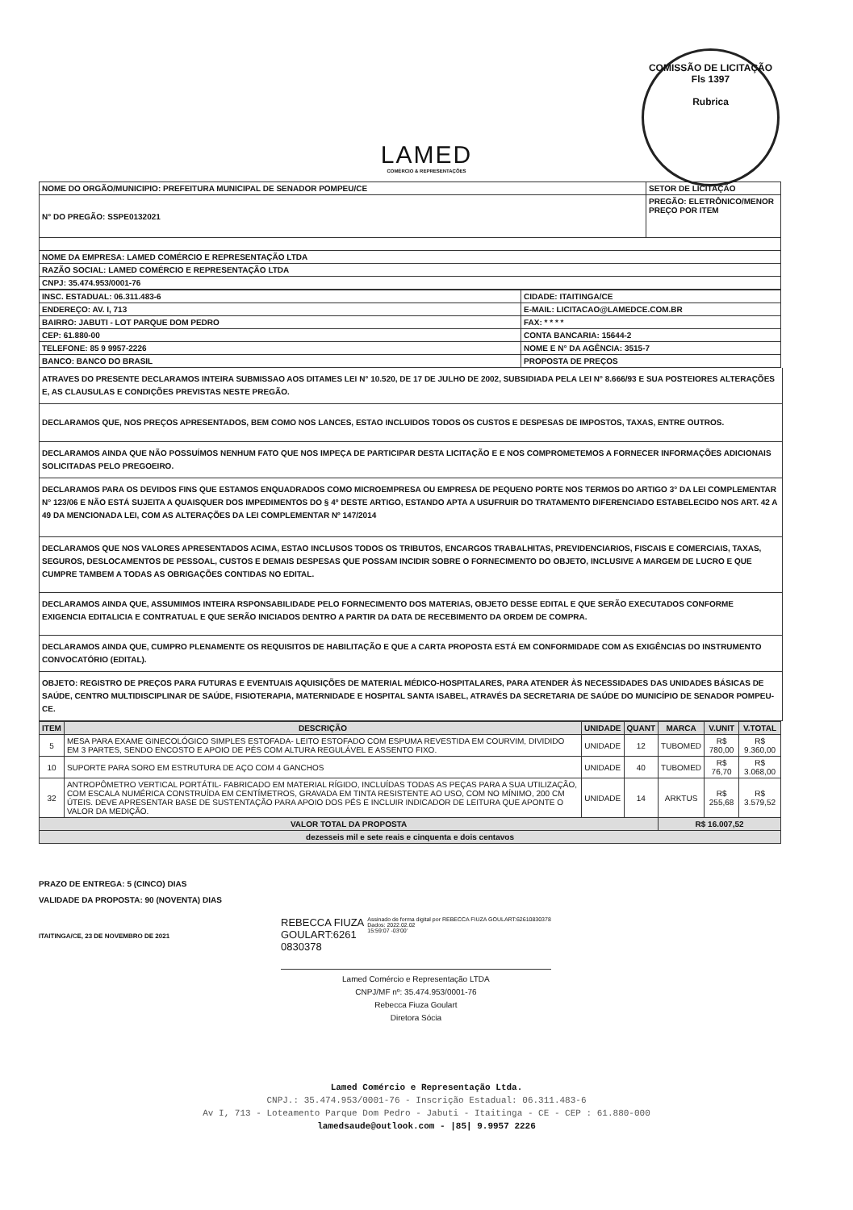COMISSÃO DE LICITAÇÃO
Fls 1397
Rubrica
LAMED
COMÉRCIO & REPRESENTAÇÕES
| NOME DO ORGÃO/MUNICIPIO: PREFEITURA MUNICIPAL DE SENADOR POMPEU/CE | SETOR DE LICITAÇÃO |
| N° DO PREGÃO: SSPE0132021 | PREGÃO: ELETRÔNICO/MENOR PREÇO POR ITEM |
| NOME DA EMPRESA: LAMED COMÉRCIO E REPRESENTAÇÃO LTDA | |
| RAZÃO SOCIAL: LAMED COMÉRCIO E REPRESENTAÇÃO LTDA | |
| CNPJ: 35.474.953/0001-76 | |
| INSC. ESTADUAL: 06.311.483-6 | CIDADE: ITAITINGA/CE |
| ENDEREÇO: AV. I, 713 | E-MAIL: LICITACAO@LAMEDCE.COM.BR |
| BAIRRO: JABUTI - LOT PARQUE DOM PEDRO | FAX: * * * * |
| CEP: 61.880-00 | CONTA BANCARIA: 15644-2 |
| TELEFONE: 85 9 9957-2226 | NOME E N° DA AGÊNCIA: 3515-7 |
| BANCO: BANCO DO BRASIL | PROPOSTA DE PREÇOS |
ATRAVES DO PRESENTE DECLARAMOS INTEIRA SUBMISSAO AOS DITAMES LEI N° 10.520, DE 17 DE JULHO DE 2002, SUBSIDIADA PELA LEI N° 8.666/93 E SUA POSTEIORES ALTERAÇÕES E, AS CLAUSULAS E CONDIÇÕES PREVISTAS NESTE PREGÃO.
DECLARAMOS QUE, NOS PREÇOS APRESENTADOS, BEM COMO NOS LANCES, ESTAO INCLUIDOS TODOS OS CUSTOS E DESPESAS DE IMPOSTOS, TAXAS, ENTRE OUTROS.
DECLARAMOS AINDA QUE NÃO POSSUÍMOS NENHUM FATO QUE NOS IMPEÇA DE PARTICIPAR DESTA LICITAÇÃO E E NOS COMPROMETEMOS A FORNECER INFORMAÇÕES ADICIONAIS SOLICITADAS PELO PREGOEIRO.
DECLARAMOS PARA OS DEVIDOS FINS QUE ESTAMOS ENQUADRADOS COMO MICROEMPRESA OU EMPRESA DE PEQUENO PORTE NOS TERMOS DO ARTIGO 3° DA LEI COMPLEMENTAR N° 123/06 E NÃO ESTÁ SUJEITA A QUAISQUER DOS IMPEDIMENTOS DO § 4º DESTE ARTIGO, ESTANDO APTA A USUFRUIR DO TRATAMENTO DIFERENCIADO ESTABELECIDO NOS ART. 42 A 49 DA MENCIONADA LEI, COM AS ALTERAÇÕES DA LEI COMPLEMENTAR Nº 147/2014
DECLARAMOS QUE NOS VALORES APRESENTADOS ACIMA, ESTAO INCLUSOS TODOS OS TRIBUTOS, ENCARGOS TRABALHITAS, PREVIDENCIARIOS, FISCAIS E COMERCIAIS, TAXAS, SEGUROS, DESLOCAMENTOS DE PESSOAL, CUSTOS E DEMAIS DESPESAS QUE POSSAM INCIDIR SOBRE O FORNECIMENTO DO OBJETO, INCLUSIVE A MARGEM DE LUCRO E QUE CUMPRE TAMBEM A TODAS AS OBRIGAÇÕES CONTIDAS NO EDITAL.
DECLARAMOS AINDA QUE, ASSUMIMOS INTEIRA RSPONSABILIDADE PELO FORNECIMENTO DOS MATERIAS, OBJETO DESSE EDITAL E QUE SERÃO EXECUTADOS CONFORME EXIGENCIA EDITALICIA E CONTRATUAL E QUE SERÃO INICIADOS DENTRO A PARTIR DA DATA DE RECEBIMENTO DA ORDEM DE COMPRA.
DECLARAMOS AINDA QUE, CUMPRO PLENAMENTE OS REQUISITOS DE HABILITAÇÃO E QUE A CARTA PROPOSTA ESTÁ EM CONFORMIDADE COM AS EXIGÊNCIAS DO INSTRUMENTO CONVOCATÓRIO (EDITAL).
OBJETO: REGISTRO DE PREÇOS PARA FUTURAS E EVENTUAIS AQUISIÇÕES DE MATERIAL MÉDICO-HOSPITALARES, PARA ATENDER ÀS NECESSIDADES DAS UNIDADES BÁSICAS DE SAÚDE, CENTRO MULTIDISCIPLINAR DE SAÚDE, FISIOTERAPIA, MATERNIDADE E HOSPITAL SANTA ISABEL, ATRAVÉS DA SECRETARIA DE SAÚDE DO MUNICÍPIO DE SENADOR POMPEU-CE.
| ITEM | DESCRIÇÃO | UNIDADE | QUANT | MARCA | V.UNIT | V.TOTAL |
| --- | --- | --- | --- | --- | --- | --- |
| 5 | MESA PARA EXAME GINECOLÓGICO SIMPLES ESTOFADA- LEITO ESTOFADO COM ESPUMA REVESTIDA EM COURVIM, DIVIDIDO EM 3 PARTES, SENDO ENCOSTO E APOIO DE PÉS COM ALTURA REGULÁVEL E ASSENTO FIXO. | UNIDADE | 12 | TUBOMED | R$ 780,00 | R$ 9.360,00 |
| 10 | SUPORTE PARA SORO EM ESTRUTURA DE AÇO COM 4 GANCHOS | UNIDADE | 40 | TUBOMED | R$ 76,70 | R$ 3.068,00 |
| 32 | ANTROPÔMETRO VERTICAL PORTÁTIL- FABRICADO EM MATERIAL RÍGIDO, INCLUÍDAS TODAS AS PEÇAS PARA A SUA UTILIZAÇÃO, COM ESCALA NUMÉRICA CONSTRUÍDA EM CENTÍMETROS, GRAVADA EM TINTA RESISTENTE AO USO, COM NO MÍNIMO, 200 CM ÚTEIS. DEVE APRESENTAR BASE DE SUSTENTAÇÃO PARA APOIO DOS PÉS E INCLUIR INDICADOR DE LEITURA QUE APONTE O VALOR DA MEDIÇÃO. | UNIDADE | 14 | ARKTUS | R$ 255,68 | R$ 3.579,52 |
| VALOR TOTAL DA PROPOSTA | | | | R$ 16.007,52 | | |
| dezesseis mil e sete reais e cinquenta e dois centavos | | | | | | |
PRAZO DE ENTREGA: 5 (CINCO) DIAS
VALIDADE DA PROPOSTA: 90 (NOVENTA) DIAS
ITAITINGA/CE, 23 DE NOVEMBRO DE 2021
REBECCA FIUZA
GOULART:6261
0830378
Assinado de forma digital por REBECCA FIUZA GOULART:62610830378
Dados: 2022.02.02
15:59:07 -03'00'
Lamed Comércio e Representação LTDA
CNPJ/MF nº: 35.474.953/0001-76
Rebecca Fiuza Goulart
Diretora Sócia
Lamed Comércio e Representação Ltda.
CNPJ.: 35.474.953/0001-76 - Inscrição Estadual: 06.311.483-6
Av I, 713 - Loteamento Parque Dom Pedro - Jabuti - Itaitinga - CE - CEP : 61.880-000
lamedsaude@outlook.com - |85| 9.9957 2226